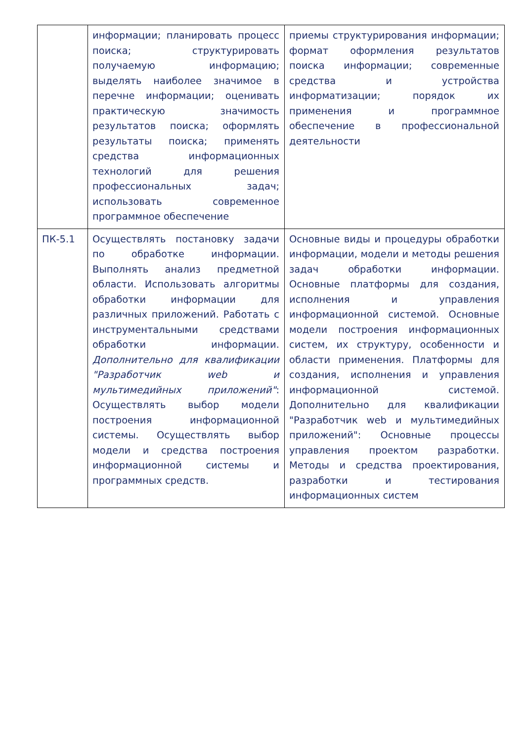| | информации; планировать процесс поиска; структурировать получаемую информацию; выделять наиболее значимое в перечне информации; оценивать практическую значимость результатов поиска; оформлять результаты поиска; применять средства информационных технологий для решения профессиональных задач; использовать современное программное обеспечение | приемы структурирования информации; формат оформления результатов поиска информации; современные средства и устройства информатизации; порядок их применения и программное обеспечение в профессиональной деятельности |
| ПК-5.1 | Осуществлять постановку задачи по обработке информации. Выполнять анализ предметной области. Использовать алгоритмы обработки информации для различных приложений. Работать с инструментальными средствами обработки информации. Дополнительно для квалификации "Разработчик web и мультимедийных приложений" : Осуществлять выбор модели построения информационной системы. Осуществлять выбор модели и средства построения информационной системы и программных средств. | Основные виды и процедуры обработки информации, модели и методы решения задач обработки информации. Основные платформы для создания, исполнения и управления информационной системой. Основные модели построения информационных систем, их структуру, особенности и области применения. Платформы для создания, исполнения и управления информационной системой. Дополнительно для квалификации "Разработчик web и мультимедийных приложений": Основные процессы управления проектом разработки. Методы и средства проектирования, разработки и тестирования информационных систем |